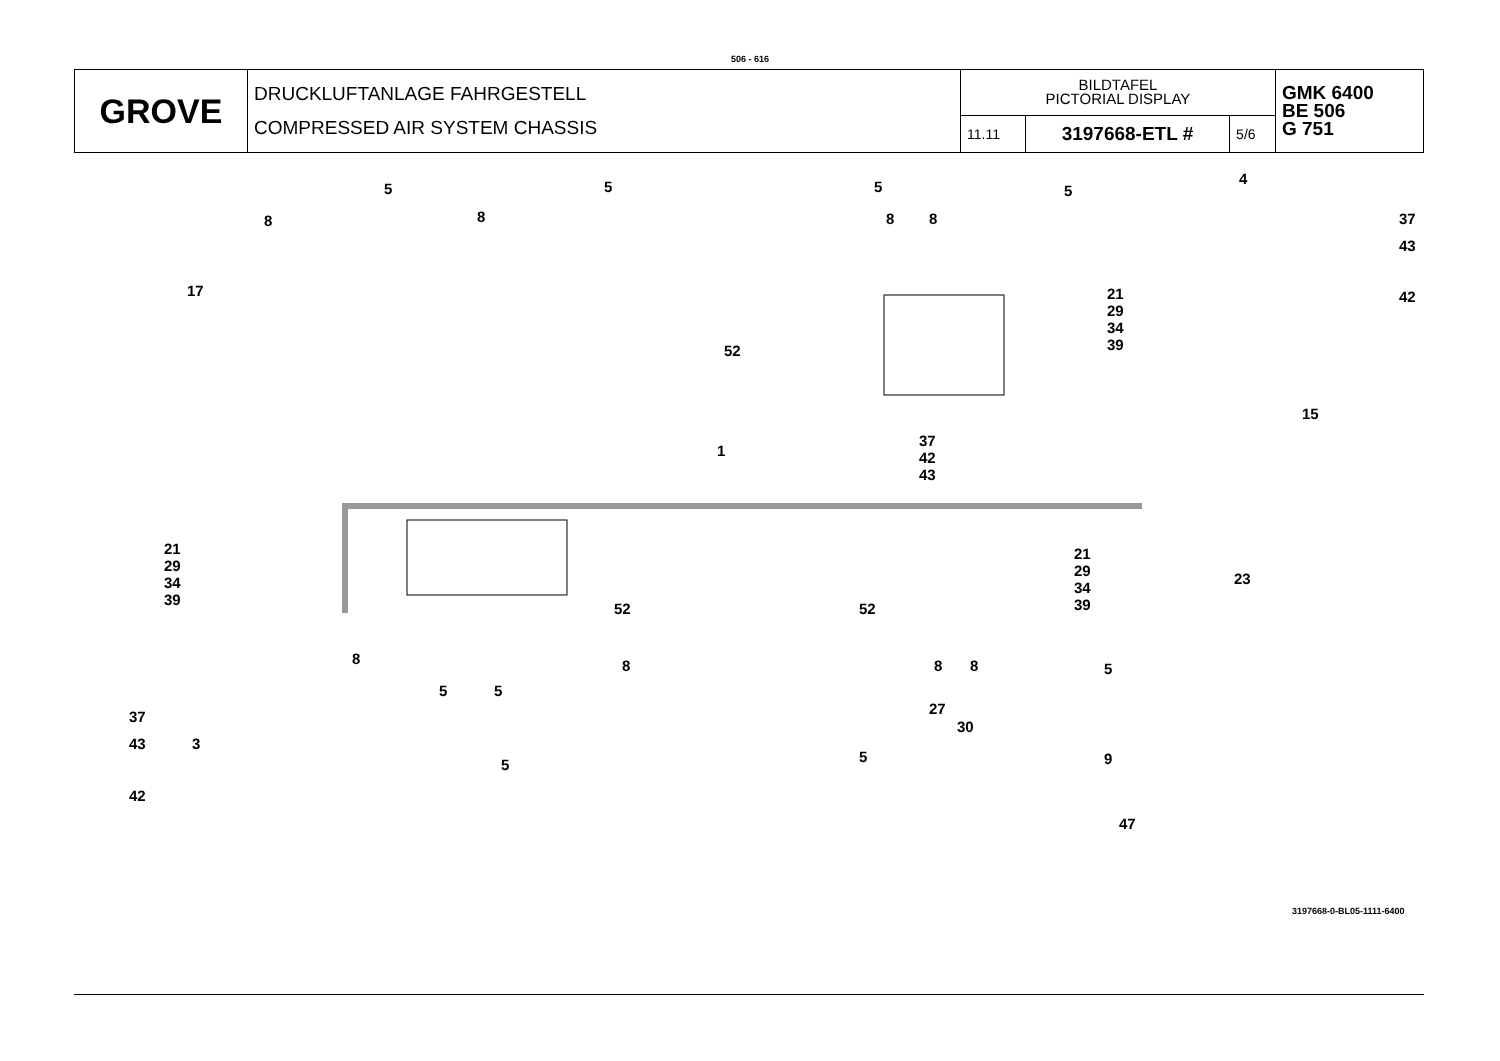506 - 616
| GROVE | DRUCKLUFTANLAGE FAHRGESTELL COMPRESSED AIR SYSTEM CHASSIS | BILDTAFEL PICTORIAL DISPLAY | | | GMK 6400 BE 506 G 751 |
| | | 11.11 | 3197668-ETL # | 5/6 | |
5 5 5 5
4
8 8 8 8 37
43
42 17 21
29
34
39 52
37
42
43
15
1
21
29
34
39
21
29
34
39
23
52 52
8 8 8 8
5 5
5
37
43
42
3
5 5
27
30
9
47
3197668-0-BL05-1111-6400